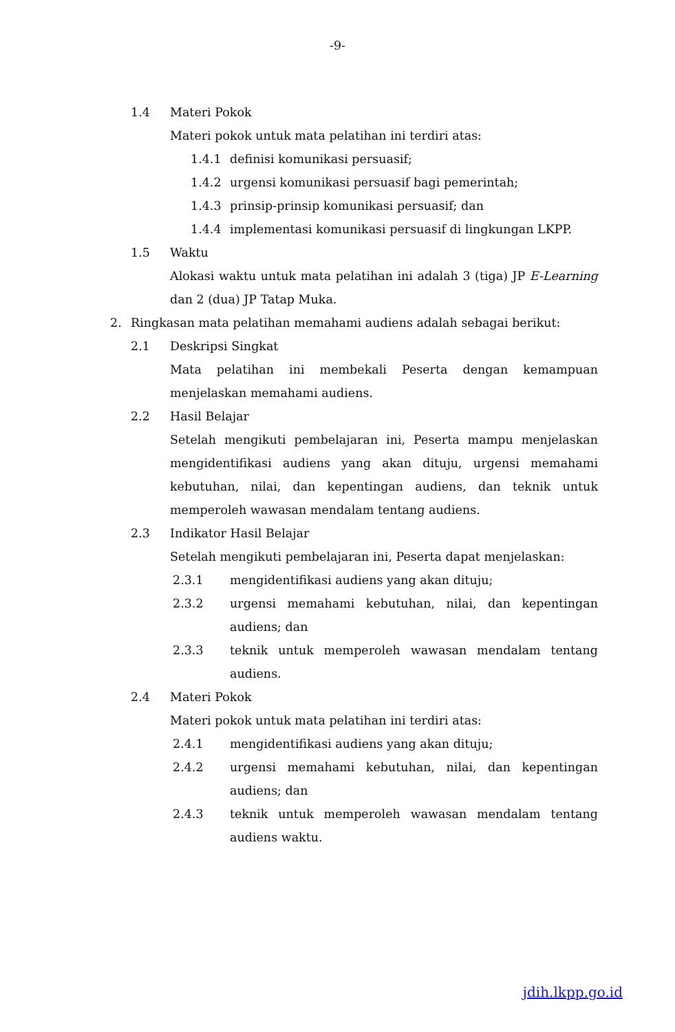-9-
1.4 Materi Pokok
Materi pokok untuk mata pelatihan ini terdiri atas:
1.4.1 definisi komunikasi persuasif;
1.4.2 urgensi komunikasi persuasif bagi pemerintah;
1.4.3 prinsip-prinsip komunikasi persuasif; dan
1.4.4 implementasi komunikasi persuasif di lingkungan LKPP.
1.5 Waktu
Alokasi waktu untuk mata pelatihan ini adalah 3 (tiga) JP E-Learning dan 2 (dua) JP Tatap Muka.
2. Ringkasan mata pelatihan memahami audiens adalah sebagai berikut:
2.1 Deskripsi Singkat
Mata pelatihan ini membekali Peserta dengan kemampuan menjelaskan memahami audiens.
2.2 Hasil Belajar
Setelah mengikuti pembelajaran ini, Peserta mampu menjelaskan mengidentifikasi audiens yang akan dituju, urgensi memahami kebutuhan, nilai, dan kepentingan audiens, dan teknik untuk memperoleh wawasan mendalam tentang audiens.
2.3 Indikator Hasil Belajar
Setelah mengikuti pembelajaran ini, Peserta dapat menjelaskan:
2.3.1 mengidentifikasi audiens yang akan dituju;
2.3.2 urgensi memahami kebutuhan, nilai, dan kepentingan audiens; dan
2.3.3 teknik untuk memperoleh wawasan mendalam tentang audiens.
2.4 Materi Pokok
Materi pokok untuk mata pelatihan ini terdiri atas:
2.4.1 mengidentifikasi audiens yang akan dituju;
2.4.2 urgensi memahami kebutuhan, nilai, dan kepentingan audiens; dan
2.4.3 teknik untuk memperoleh wawasan mendalam tentang audiens waktu.
jdih.lkpp.go.id